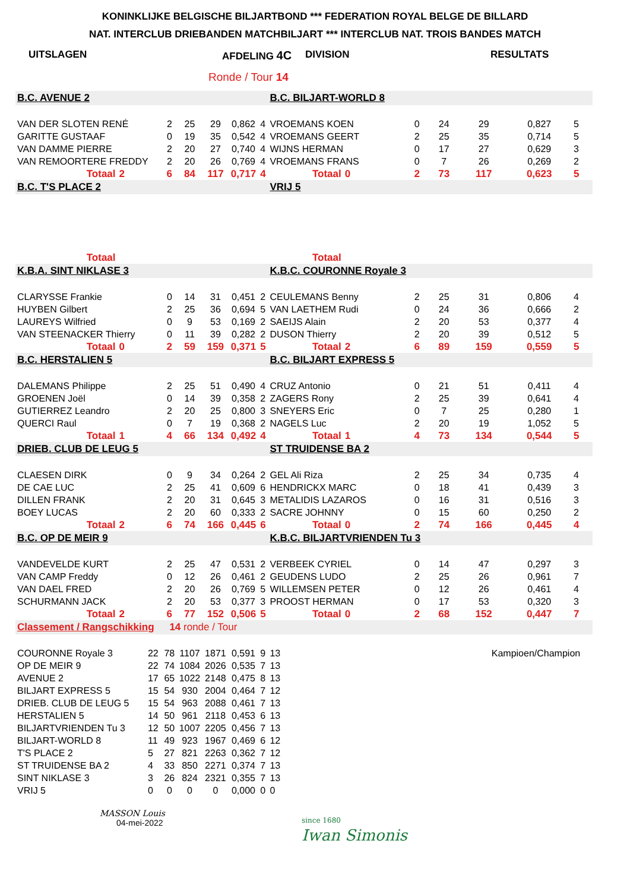KONINKLIJKE BELGISCHE BILJARTBOND *** FEDERATION ROYAL BELGE DE BILLARD
NAT. INTERCLUB DRIEBANDEN MATCHBILJART *** INTERCLUB NAT. TROIS BANDES MATCH
UITSLAGEN AFDELING 4C DIVISION RESULTATS
Ronde / Tour 14
| B.C. AVENUE 2 | | | | | | | | B.C. BILJART-WORLD 8 | | | | | | | |
| VAN DER SLOTEN RENÉ | | | 2 | 25 | 29 | 0,862 | 4 | VROEMANS KOEN | | | 0 | 24 | 29 | 0,827 | 5 |
| GARITTE GUSTAAF | | | 0 | 19 | 35 | 0,542 | 4 | VROEMANS GEERT | | | 2 | 25 | 35 | 0,714 | 5 |
| VAN DAMME PIERRE | | | 2 | 20 | 27 | 0,740 | 4 | WIJNS HERMAN | | | 0 | 17 | 27 | 0,629 | 3 |
| VAN REMOORTERE FREDDY | | | 2 | 20 | 26 | 0,769 | 4 | VROEMANS FRANS | | | 0 | 7 | 26 | 0,269 | 2 |
| Totaal | 2 | | 6 | 84 | 117 | 0,717 | 4 | Totaal | 0 | | 2 | 73 | 117 | 0,623 | 5 |
| B.C. T'S PLACE 2 | | | | | | | | VRIJ 5 | | | | | | | |
| Totaal | | | | | | | | Totaal | | | | | | | |
| K.B.A. SINT NIKLASE 3 | | | | | | | | K.B.C. COURONNE Royale 3 | | | | | | | |
| CLARYSSE Frankie | | | 0 | 14 | 31 | 0,451 | 2 | CEULEMANS Benny | | | 2 | 25 | 31 | 0,806 | 4 |
| HUYBEN Gilbert | | | 2 | 25 | 36 | 0,694 | 5 | VAN LAETHEM Rudi | | | 0 | 24 | 36 | 0,666 | 2 |
| LAUREYS Wilfried | | | 0 | 9 | 53 | 0,169 | 2 | SAEIJS Alain | | | 2 | 20 | 53 | 0,377 | 4 |
| VAN STEENACKER Thierry | | | 0 | 11 | 39 | 0,282 | 2 | DUSON Thierry | | | 2 | 20 | 39 | 0,512 | 5 |
| Totaal | 0 | | 2 | 59 | 159 | 0,371 | 5 | Totaal | 2 | | 6 | 89 | 159 | 0,559 | 5 |
| B.C. HERSTALIEN 5 | | | | | | | | B.C. BILJART EXPRESS 5 | | | | | | | |
| DALEMANS Philippe | | | 2 | 25 | 51 | 0,490 | 4 | CRUZ Antonio | | | 0 | 21 | 51 | 0,411 | 4 |
| GROENEN Joël | | | 0 | 14 | 39 | 0,358 | 2 | ZAGERS Rony | | | 2 | 25 | 39 | 0,641 | 4 |
| GUTIERREZ Leandro | | | 2 | 20 | 25 | 0,800 | 3 | SNEYERS Eric | | | 0 | 7 | 25 | 0,280 | 1 |
| QUERCI Raul | | | 0 | 7 | 19 | 0,368 | 2 | NAGELS Luc | | | 2 | 20 | 19 | 1,052 | 5 |
| Totaal | 1 | | 4 | 66 | 134 | 0,492 | 4 | Totaal | 1 | | 4 | 73 | 134 | 0,544 | 5 |
| DRIEB. CLUB DE LEUG 5 | | | | | | | | ST TRUIDENSE BA 2 | | | | | | | |
| CLAESEN DIRK | | | 0 | 9 | 34 | 0,264 | 2 | GEL Ali Riza | | | 2 | 25 | 34 | 0,735 | 4 |
| DE CAE LUC | | | 2 | 25 | 41 | 0,609 | 6 | HENDRICKX MARC | | | 0 | 18 | 41 | 0,439 | 3 |
| DILLEN FRANK | | | 2 | 20 | 31 | 0,645 | 3 | METALIDIS LAZAROS | | | 0 | 16 | 31 | 0,516 | 3 |
| BOEY LUCAS | | | 2 | 20 | 60 | 0,333 | 2 | SACRE JOHNNY | | | 0 | 15 | 60 | 0,250 | 2 |
| Totaal | 2 | | 6 | 74 | 166 | 0,445 | 6 | Totaal | 0 | | 2 | 74 | 166 | 0,445 | 4 |
| B.C. OP DE MEIR 9 | | | | | | | | K.B.C. BILJARTVRIENDEN Tu 3 | | | | | | | |
| VANDEVELDE KURT | | | 2 | 25 | 47 | 0,531 | 2 | VERBEEK CYRIEL | | | 0 | 14 | 47 | 0,297 | 3 |
| VAN CAMP Freddy | | | 0 | 12 | 26 | 0,461 | 2 | GEUDENS LUDO | | | 2 | 25 | 26 | 0,961 | 7 |
| VAN DAEL FRED | | | 2 | 20 | 26 | 0,769 | 5 | WILLEMSEN PETER | | | 0 | 12 | 26 | 0,461 | 4 |
| SCHURMANN JACK | | | 2 | 20 | 53 | 0,377 | 3 | PROOST HERMAN | | | 0 | 17 | 53 | 0,320 | 3 |
| Totaal | 2 | | 6 | 77 | 152 | 0,506 | 5 | Totaal | 0 | | 2 | 68 | 152 | 0,447 | 7 |
| Classement / Rangschikking | | | 14 ronde / Tour | | | | | | | | | | | | |
| COURONNE Royale 3 | | 22 | 78 | 1107 | 1871 | 0,591 | 9 | 13 | Kampioen/Champion | | | | | | |
| OP DE MEIR 9 | | 22 | 74 | 1084 | 2026 | 0,535 | 7 | 13 | | | | | | | |
| AVENUE 2 | | 17 | 65 | 1022 | 2148 | 0,475 | 8 | 13 | | | | | | | |
| BILJART EXPRESS 5 | | 15 | 54 | 930 | 2004 | 0,464 | 7 | 12 | | | | | | | |
| DRIEB. CLUB DE LEUG 5 | | 15 | 54 | 963 | 2088 | 0,461 | 7 | 13 | | | | | | | |
| HERSTALIEN 5 | | 14 | 50 | 961 | 2118 | 0,453 | 6 | 13 | | | | | | | |
| BILJARTVRIENDEN Tu 3 | | 12 | 50 | 1007 | 2205 | 0,456 | 7 | 13 | | | | | | | |
| BILJART-WORLD 8 | | 11 | 49 | 923 | 1967 | 0,469 | 6 | 12 | | | | | | | |
| T'S PLACE 2 | | 5 | 27 | 821 | 2263 | 0,362 | 7 | 12 | | | | | | | |
| ST TRUIDENSE BA 2 | | 4 | 33 | 850 | 2271 | 0,374 | 7 | 13 | | | | | | | |
| SINT NIKLASE 3 | | 3 | 26 | 824 | 2321 | 0,355 | 7 | 13 | | | | | | | |
| VRIJ 5 | | 0 | 0 | 0 | 0 | 0,000 | 0 | 0 | | | | | | | |
MASSON Louis
04-mei-2022
since 1680
Iwan Simonis